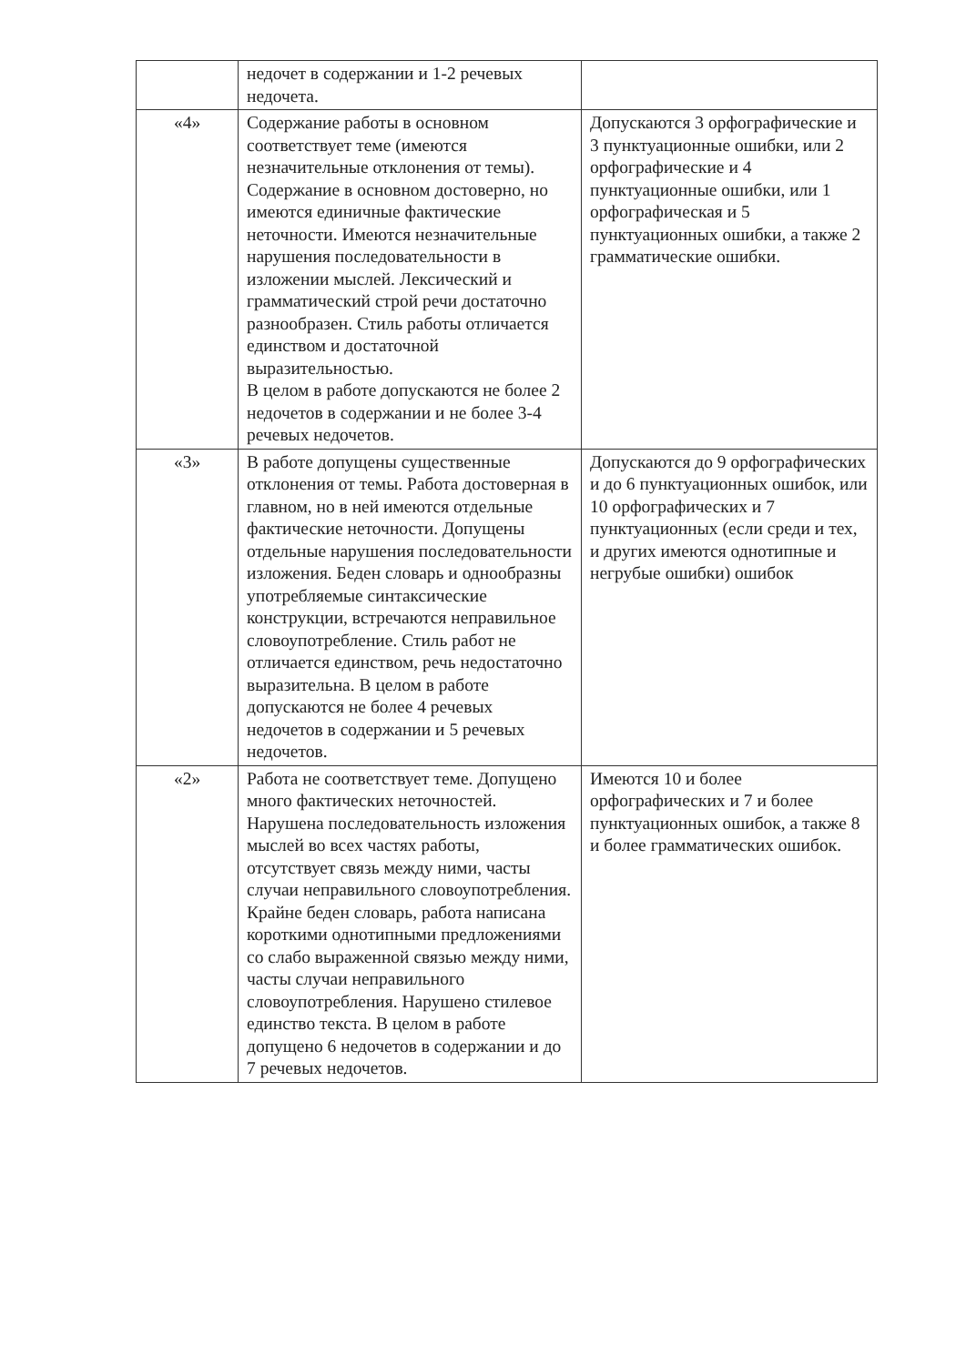| | недочет в содержании и 1-2 речевых недочета. | |
| «4» | Содержание работы в основном соответствует теме (имеются незначительные отклонения от темы). Содержание в основном достоверно, но имеются единичные фактические неточности. Имеются незначительные нарушения последовательности в изложении мыслей. Лексический и грамматический строй речи достаточно разнообразен. Стиль работы отличается единством и достаточной выразительностью. В целом в работе допускаются не более 2 недочетов в содержании и не более 3-4 речевых недочетов. | Допускаются 3 орфографические и 3 пунктуационные ошибки, или 2 орфографические и 4 пунктуационные ошибки, или 1 орфографическая и 5 пунктуационных ошибки, а также 2 грамматические ошибки. |
| «3» | В работе допущены существенные отклонения от темы. Работа достоверная в главном, но в ней имеются отдельные фактические неточности. Допущены отдельные нарушения последовательности изложения. Беден словарь и однообразны употребляемые синтаксические конструкции, встречаются неправильное словоупотребление. Стиль работ не отличается единством, речь недостаточно выразительна. В целом в работе допускаются не более 4 речевых недочетов в содержании и 5 речевых недочетов. | Допускаются до 9 орфографических и до 6 пунктуационных ошибок, или 10 орфографических и 7 пунктуационных (если среди и тех, и других имеются однотипные и негрубые ошибки) ошибок |
| «2» | Работа не соответствует теме. Допущено много фактических неточностей. Нарушена последовательность изложения мыслей во всех частях работы, отсутствует связь между ними, часты случаи неправильного словоупотребления. Крайне беден словарь, работа написана короткими однотипными предложениями со слабо выраженной связью между ними, часты случаи неправильного словоупотребления. Нарушено стилевое единство текста. В целом в работе допущено 6 недочетов в содержании и до 7 речевых недочетов. | Имеются 10 и более орфографических и 7 и более пунктуационных ошибок, а также 8 и более грамматических ошибок. |